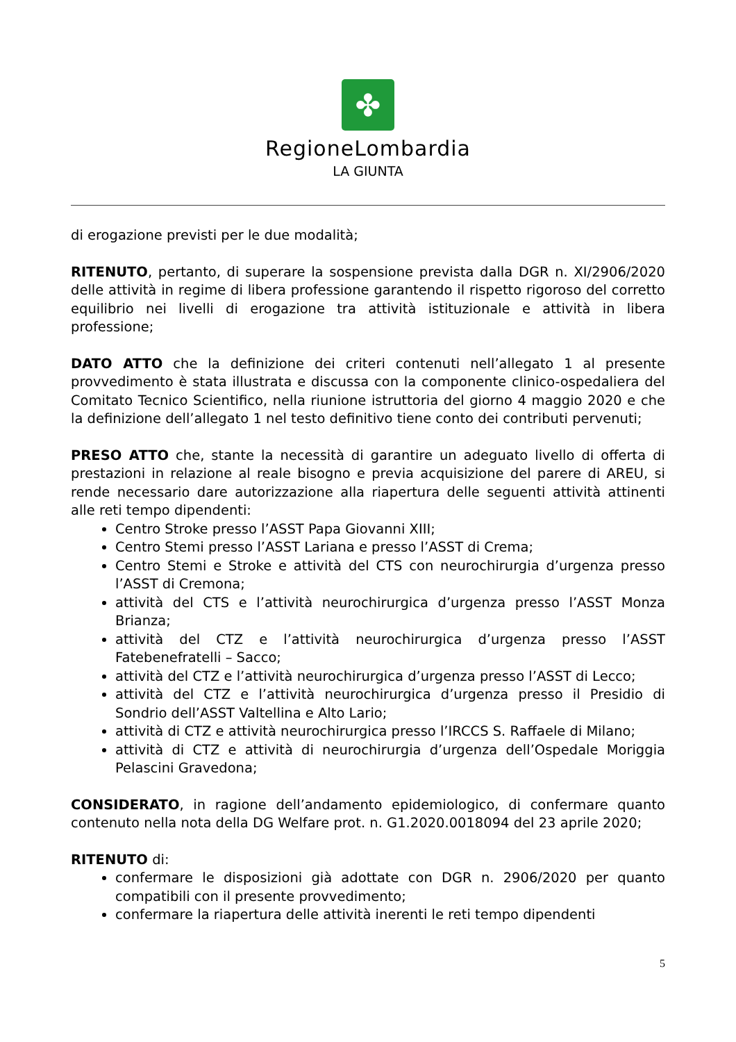✤
RegioneLombardia
LA GIUNTA
di erogazione previsti per le due modalità;
RITENUTO, pertanto, di superare la sospensione prevista dalla DGR n. XI/2906/2020 delle attività in regime di libera professione garantendo il rispetto rigoroso del corretto equilibrio nei livelli di erogazione tra attività istituzionale e attività in libera professione;
DATO ATTO che la definizione dei criteri contenuti nell’allegato 1 al presente provvedimento è stata illustrata e discussa con la componente clinico-ospedaliera del Comitato Tecnico Scientifico, nella riunione istruttoria del giorno 4 maggio 2020 e che la definizione dell’allegato 1 nel testo definitivo tiene conto dei contributi pervenuti;
PRESO ATTO che, stante la necessità di garantire un adeguato livello di offerta di prestazioni in relazione al reale bisogno e previa acquisizione del parere di AREU, si rende necessario dare autorizzazione alla riapertura delle seguenti attività attinenti alle reti tempo dipendenti:
Centro Stroke presso l’ASST Papa Giovanni XIII;
Centro Stemi presso l’ASST Lariana e presso l’ASST di Crema;
Centro Stemi e Stroke e attività del CTS con neurochirurgia d’urgenza presso l’ASST di Cremona;
attività del CTS e l’attività neurochirurgica d’urgenza presso l’ASST Monza Brianza;
attività del CTZ e l’attività neurochirurgica d’urgenza presso l’ASST Fatebenefratelli – Sacco;
attività del CTZ e l’attività neurochirurgica d’urgenza presso l’ASST di Lecco;
attività del CTZ e l’attività neurochirurgica d’urgenza presso il Presidio di Sondrio dell’ASST Valtellina e Alto Lario;
attività di CTZ e attività neurochirurgica presso l’IRCCS S. Raffaele di Milano;
attività di CTZ e attività di neurochirurgia d’urgenza dell’Ospedale Moriggia Pelascini Gravedona;
CONSIDERATO, in ragione dell’andamento epidemiologico, di confermare quanto contenuto nella nota della DG Welfare prot. n. G1.2020.0018094 del 23 aprile 2020;
RITENUTO di:
confermare le disposizioni già adottate con DGR n. 2906/2020 per quanto compatibili con il presente provvedimento;
confermare la riapertura delle attività inerenti le reti tempo dipendenti
5